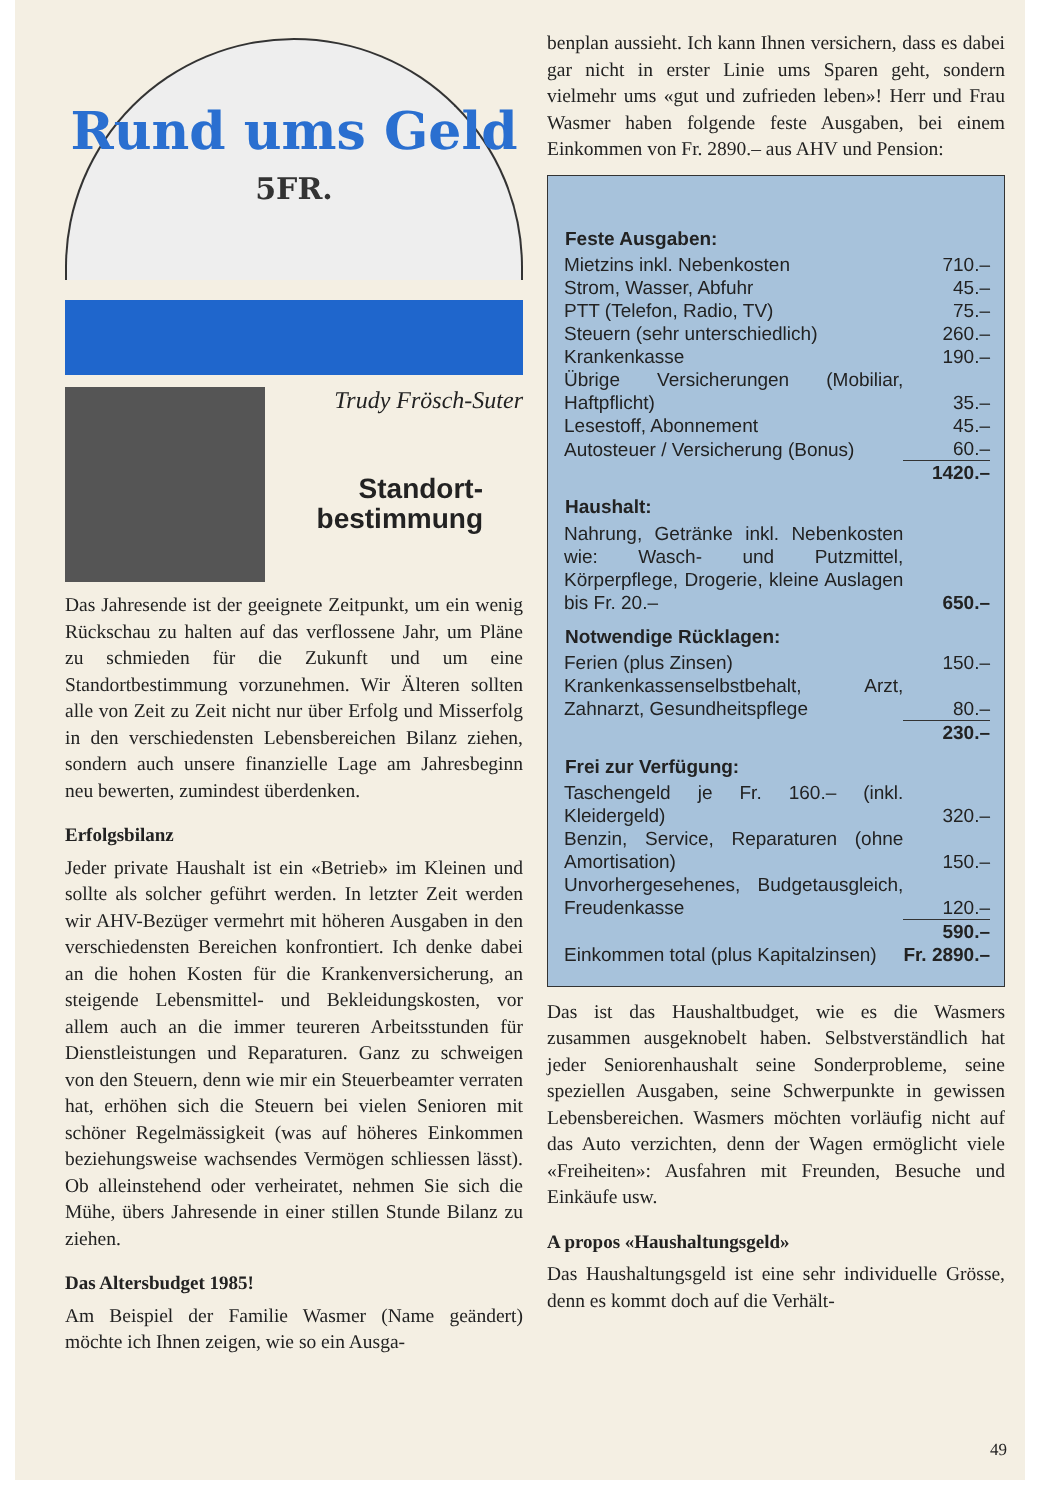Rund ums Geld
5FR.
Trudy Frösch-Suter
Standort-
bestimmung
Das Jahresende ist der geeignete Zeitpunkt, um ein wenig Rückschau zu halten auf das verflossene Jahr, um Pläne zu schmieden für die Zukunft und um eine Standortbestimmung vorzunehmen. Wir Älteren sollten alle von Zeit zu Zeit nicht nur über Erfolg und Misserfolg in den verschiedensten Lebensbereichen Bilanz ziehen, sondern auch unsere finanzielle Lage am Jahresbeginn neu bewerten, zumindest überdenken.
Erfolgsbilanz
Jeder private Haushalt ist ein «Betrieb» im Kleinen und sollte als solcher geführt werden. In letzter Zeit werden wir AHV-Bezüger vermehrt mit höheren Ausgaben in den verschiedensten Bereichen konfrontiert. Ich denke dabei an die hohen Kosten für die Krankenversicherung, an steigende Lebensmittel- und Bekleidungskosten, vor allem auch an die immer teureren Arbeitsstunden für Dienstleistungen und Reparaturen. Ganz zu schweigen von den Steuern, denn wie mir ein Steuerbeamter verraten hat, erhöhen sich die Steuern bei vielen Senioren mit schöner Regelmässigkeit (was auf höheres Einkommen beziehungsweise wachsendes Vermögen schliessen lässt). Ob alleinstehend oder verheiratet, nehmen Sie sich die Mühe, übers Jahresende in einer stillen Stunde Bilanz zu ziehen.
Das Altersbudget 1985!
Am Beispiel der Familie Wasmer (Name geändert) möchte ich Ihnen zeigen, wie so ein Ausga-
benplan aussieht. Ich kann Ihnen versichern, dass es dabei gar nicht in erster Linie ums Sparen geht, sondern vielmehr ums «gut und zufrieden leben»! Herr und Frau Wasmer haben folgende feste Ausgaben, bei einem Einkommen von Fr. 2890.– aus AHV und Pension:
| Feste Ausgaben: | |
| --- | --- |
| Mietzins inkl. Nebenkosten | 710.– |
| Strom, Wasser, Abfuhr | 45.– |
| PTT (Telefon, Radio, TV) | 75.– |
| Steuern (sehr unterschiedlich) | 260.– |
| Krankenkasse | 190.– |
| Übrige Versicherungen (Mobiliar, Haftpflicht) | 35.– |
| Lesestoff, Abonnement | 45.– |
| Autosteuer / Versicherung (Bonus) | 60.– |
| | 1420.– |
| Haushalt: | |
| Nahrung, Getränke inkl. Nebenkosten wie: Wasch- und Putzmittel, Körperpflege, Drogerie, kleine Auslagen bis Fr. 20.– | 650.– |
| Notwendige Rücklagen: | |
| Ferien (plus Zinsen) | 150.– |
| Krankenkassenselbstbehalt, Arzt, Zahnarzt, Gesundheitspflege | 80.– |
| | 230.– |
| Frei zur Verfügung: | |
| Taschengeld je Fr. 160.– (inkl. Kleidergeld) | 320.– |
| Benzin, Service, Reparaturen (ohne Amortisation) | 150.– |
| Unvorhergesehenes, Budgetausgleich, Freudenkasse | 120.– |
| | 590.– |
| Einkommen total (plus Kapitalzinsen) | Fr. 2890.– |
Das ist das Haushaltbudget, wie es die Wasmers zusammen ausgeknobelt haben. Selbstverständlich hat jeder Seniorenhaushalt seine Sonderprobleme, seine speziellen Ausgaben, seine Schwerpunkte in gewissen Lebensbereichen. Wasmers möchten vorläufig nicht auf das Auto verzichten, denn der Wagen ermöglicht viele «Freiheiten»: Ausfahren mit Freunden, Besuche und Einkäufe usw.
A propos «Haushaltungsgeld»
Das Haushaltungsgeld ist eine sehr individuelle Grösse, denn es kommt doch auf die Verhält-
49